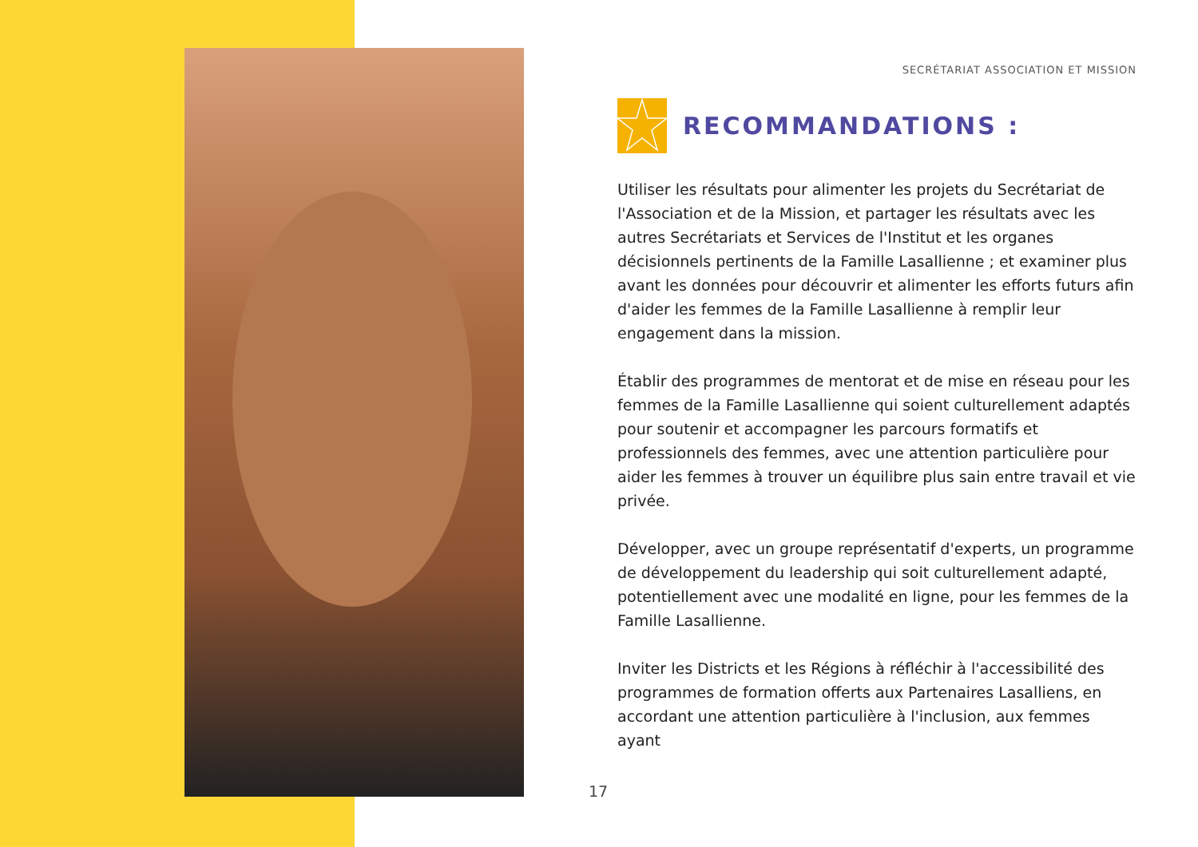SECRÉTARIAT ASSOCIATION ET MISSION
RECOMMANDATIONS :
Utiliser les résultats pour alimenter les projets du Secrétariat de l'Association et de la Mission, et partager les résultats avec les autres Secrétariats et Services de l'Institut et les organes décisionnels pertinents de la Famille Lasallienne ; et examiner plus avant les données pour découvrir et alimenter les efforts futurs afin d'aider les femmes de la Famille Lasallienne à remplir leur engagement dans la mission.
Établir des programmes de mentorat et de mise en réseau pour les femmes de la Famille Lasallienne qui soient culturellement adaptés pour soutenir et accompagner les parcours formatifs et professionnels des femmes, avec une attention particulière pour aider les femmes à trouver un équilibre plus sain entre travail et vie privée.
Développer, avec un groupe représentatif d'experts, un programme de développement du leadership qui soit culturellement adapté, potentiellement avec une modalité en ligne, pour les femmes de la Famille Lasallienne.
Inviter les Districts et les Régions à réfléchir à l'accessibilité des programmes de formation offerts aux Partenaires Lasalliens, en accordant une attention particulière à l'inclusion, aux femmes ayant
17